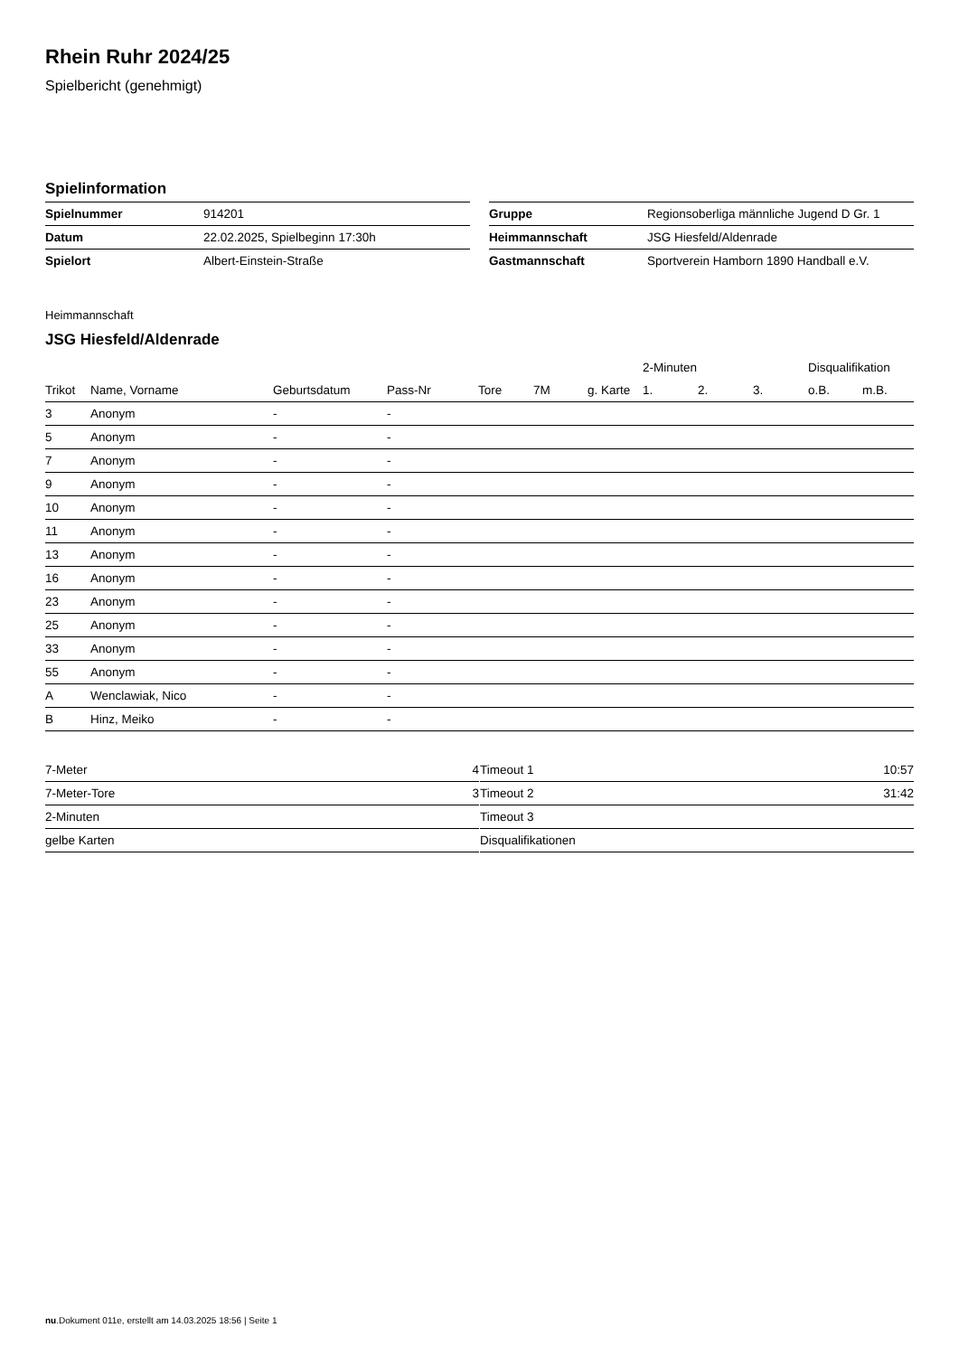Rhein Ruhr 2024/25
Spielbericht (genehmigt)
Spielinformation
| Spielnummer | 914201 |
| Datum | 22.02.2025, Spielbeginn 17:30h |
| Spielort | Albert-Einstein-Straße |
| Gruppe | Regionsoberliga männliche Jugend D Gr. 1 |
| Heimmannschaft | JSG Hiesfeld/Aldenrade |
| Gastmannschaft | Sportverein Hamborn 1890 Handball e.V. |
Heimmannschaft
JSG Hiesfeld/Aldenrade
| | | | | | | | 2-Minuten | | | Disqualifikation | |
| --- | --- | --- | --- | --- | --- | --- | --- | --- | --- | --- | --- |
| Trikot | Name, Vorname | Geburtsdatum | Pass-Nr | Tore | 7M | g. Karte | 1. | 2. | 3. | o.B. | m.B. |
| 3 | Anonym | - | - | | | | | | | | |
| 5 | Anonym | - | - | | | | | | | | |
| 7 | Anonym | - | - | | | | | | | | |
| 9 | Anonym | - | - | | | | | | | | |
| 10 | Anonym | - | - | | | | | | | | |
| 11 | Anonym | - | - | | | | | | | | |
| 13 | Anonym | - | - | | | | | | | | |
| 16 | Anonym | - | - | | | | | | | | |
| 23 | Anonym | - | - | | | | | | | | |
| 25 | Anonym | - | - | | | | | | | | |
| 33 | Anonym | - | - | | | | | | | | |
| 55 | Anonym | - | - | | | | | | | | |
| A | Wenclawiak, Nico | - | - | | | | | | | | |
| B | Hinz, Meiko | - | - | | | | | | | | |
| 7-Meter | 4 |
| 7-Meter-Tore | 3 |
| 2-Minuten | |
| gelbe Karten | |
| Timeout 1 | 10:57 |
| Timeout 2 | 31:42 |
| Timeout 3 | |
| Disqualifikationen | |
nu.Dokument 011e, erstellt am 14.03.2025 18:56 | Seite 1